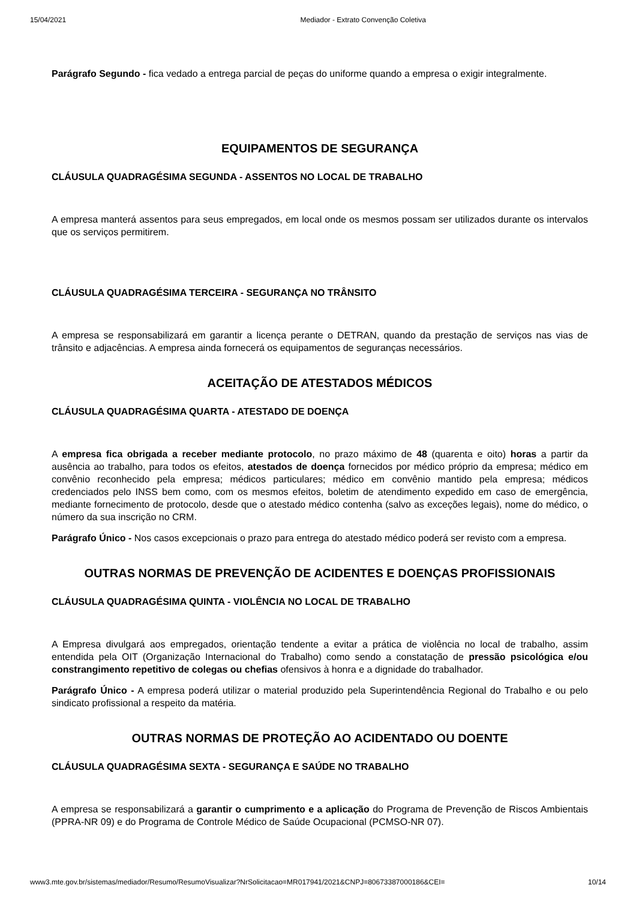15/04/2021 Mediador - Extrato Convenção Coletiva
Parágrafo Segundo - fica vedado a entrega parcial de peças do uniforme quando a empresa o exigir integralmente.
EQUIPAMENTOS DE SEGURANÇA
CLÁUSULA QUADRAGÉSIMA SEGUNDA - ASSENTOS NO LOCAL DE TRABALHO
A empresa manterá assentos para seus empregados, em local onde os mesmos possam ser utilizados durante os intervalos que os serviços permitirem.
CLÁUSULA QUADRAGÉSIMA TERCEIRA - SEGURANÇA NO TRÂNSITO
A empresa se responsabilizará em garantir a licença perante o DETRAN, quando da prestação de serviços nas vias de trânsito e adjacências. A empresa ainda fornecerá os equipamentos de seguranças necessários.
ACEITAÇÃO DE ATESTADOS MÉDICOS
CLÁUSULA QUADRAGÉSIMA QUARTA - ATESTADO DE DOENÇA
A empresa fica obrigada a receber mediante protocolo, no prazo máximo de 48 (quarenta e oito) horas a partir da ausência ao trabalho, para todos os efeitos, atestados de doença fornecidos por médico próprio da empresa; médico em convênio reconhecido pela empresa; médicos particulares; médico em convênio mantido pela empresa; médicos credenciados pelo INSS bem como, com os mesmos efeitos, boletim de atendimento expedido em caso de emergência, mediante fornecimento de protocolo, desde que o atestado médico contenha (salvo as exceções legais), nome do médico, o número da sua inscrição no CRM.
Parágrafo Único - Nos casos excepcionais o prazo para entrega do atestado médico poderá ser revisto com a empresa.
OUTRAS NORMAS DE PREVENÇÃO DE ACIDENTES E DOENÇAS PROFISSIONAIS
CLÁUSULA QUADRAGÉSIMA QUINTA - VIOLÊNCIA NO LOCAL DE TRABALHO
A Empresa divulgará aos empregados, orientação tendente a evitar a prática de violência no local de trabalho, assim entendida pela OIT (Organização Internacional do Trabalho) como sendo a constatação de pressão psicológica e/ou constrangimento repetitivo de colegas ou chefias ofensivos à honra e a dignidade do trabalhador.
Parágrafo Único - A empresa poderá utilizar o material produzido pela Superintendência Regional do Trabalho e ou pelo sindicato profissional a respeito da matéria.
OUTRAS NORMAS DE PROTEÇÃO AO ACIDENTADO OU DOENTE
CLÁUSULA QUADRAGÉSIMA SEXTA - SEGURANÇA E SAÚDE NO TRABALHO
A empresa se responsabilizará a garantir o cumprimento e a aplicação do Programa de Prevenção de Riscos Ambientais (PPRA-NR 09) e do Programa de Controle Médico de Saúde Ocupacional (PCMSO-NR 07).
www3.mte.gov.br/sistemas/mediador/Resumo/ResumoVisualizar?NrSolicitacao=MR017941/2021&CNPJ=80673387000186&CEI= 10/14